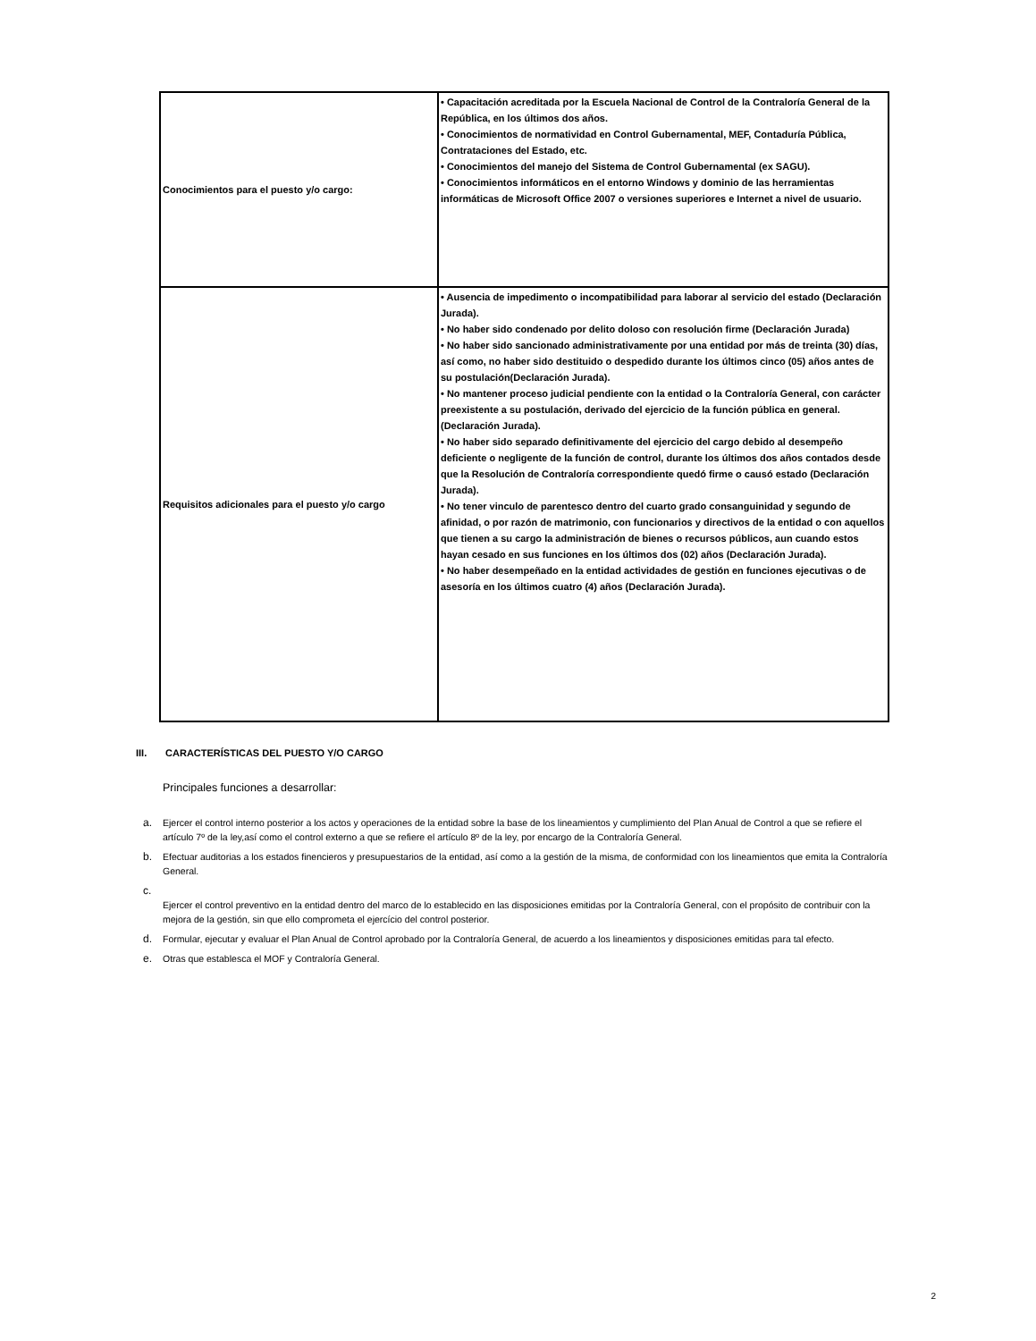| Conocimientos para el puesto y/o cargo: | • Capacitación acreditada por la Escuela Nacional de Control de la Contraloría General de la República, en los últimos dos años. • Conocimientos de normatividad en Control Gubernamental, MEF, Contaduría Pública, Contrataciones del Estado, etc. • Conocimientos del manejo del Sistema de Control Gubernamental (ex SAGU). • Conocimientos informáticos en el entorno Windows y dominio de las herramientas informáticas de Microsoft Office 2007 o versiones superiores e Internet a nivel de usuario. |
| Requisitos adicionales para el puesto y/o cargo | • Ausencia de impedimento o incompatibilidad para laborar al servicio del estado (Declaración Jurada). • No haber sido condenado por delito doloso con resolución firme (Declaración Jurada) • No haber sido sancionado administrativamente por una entidad por más de treinta (30) días, así como, no haber sido destituido o despedido durante los últimos cinco (05) años antes de su postulación(Declaración Jurada). • No mantener proceso judicial pendiente con la entidad o la Contraloría General, con carácter preexistente a su postulación, derivado del ejercicio de la función pública en general. (Declaración Jurada). • No haber sido separado definitivamente del ejercicio del cargo debido al desempeño deficiente o negligente de la función de control, durante los últimos dos años contados desde que la Resolución de Contraloría correspondiente quedó firme o causó estado (Declaración Jurada). • No tener vinculo de parentesco dentro del cuarto grado consanguinidad y segundo de afinidad, o por razón de matrimonio, con funcionarios y directivos de la entidad o con aquellos que tienen a su cargo la administración de bienes o recursos públicos, aun cuando estos hayan cesado en sus funciones en los últimos dos (02) años (Declaración Jurada). • No haber desempeñado en la entidad actividades de gestión en funciones ejecutivas o de asesoría en los últimos cuatro (4) años (Declaración Jurada). |
III. CARACTERÍSTICAS DEL PUESTO Y/O CARGO
Principales funciones a desarrollar:
a. Ejercer el control interno posterior a los actos y operaciones de la entidad sobre la base de los lineamientos y cumplimiento del Plan Anual de Control a que se refiere el artículo 7º de la ley,así como el control externo a que se refiere el artículo 8º de la ley, por encargo de la Contraloría General.
b. Efectuar auditorias a los estados finencieros y presupuestarios de la entidad, así como a la gestión de la misma, de conformidad con los lineamientos que emita la Contraloría General.
c.
Ejercer el control preventivo en la entidad dentro del marco de lo establecido en las disposiciones emitidas por la Contraloría General, con el propósito de contribuir con la mejora de la gestión, sin que ello comprometa el ejercício del control posterior.
d. Formular, ejecutar y evaluar el Plan Anual de Control aprobado por la Contraloría General, de acuerdo a los lineamientos y disposiciones emitidas para tal efecto.
e. Otras que establesca el MOF y Contraloría General.
2